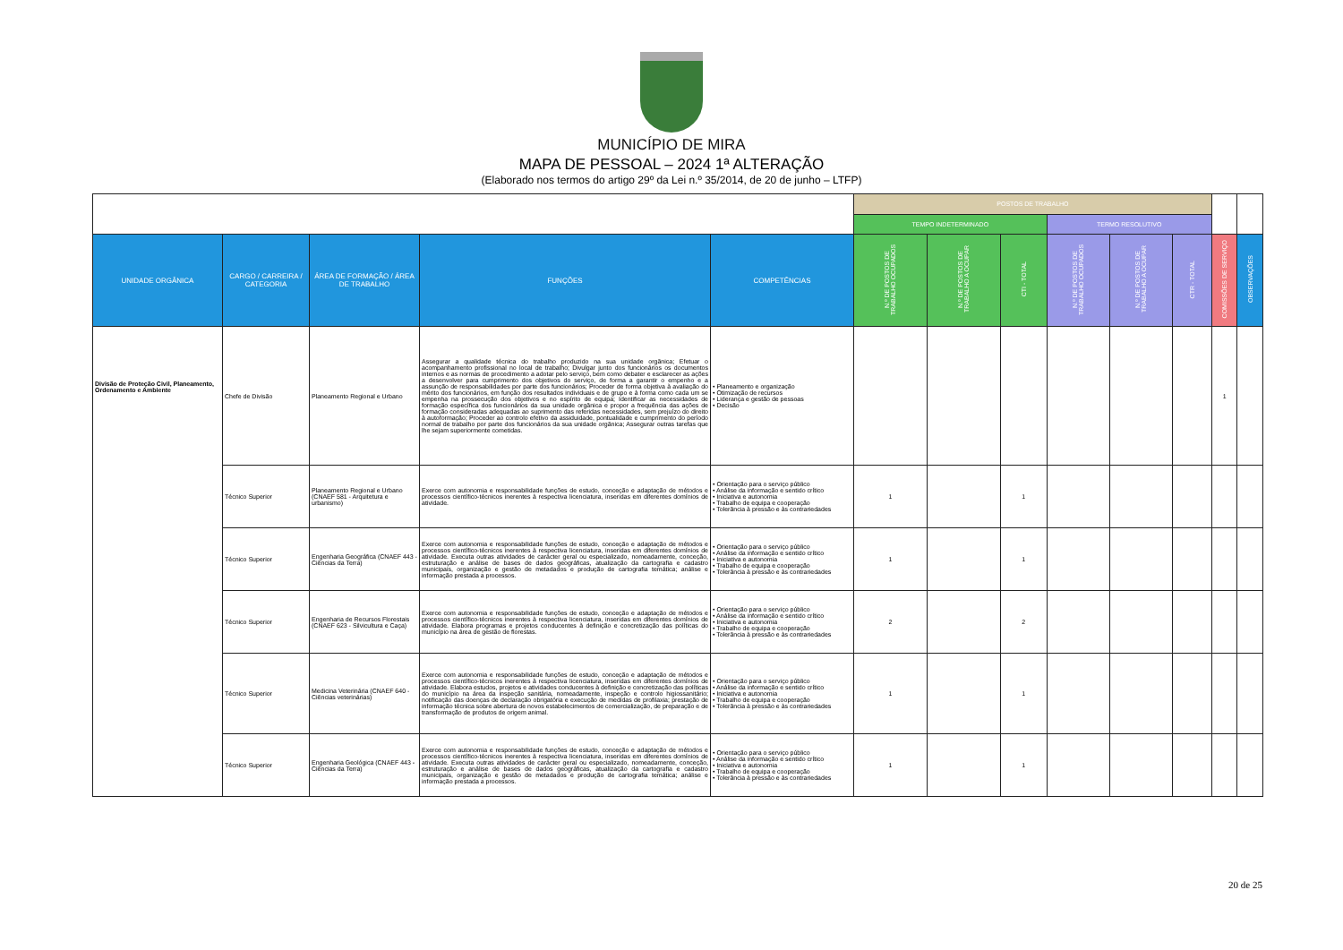MUNICÍPIO DE MIRA
MAPA DE PESSOAL – 2024 1ª ALTERAÇÃO
(Elaborado nos termos do artigo 29º da Lei n.º 35/2014, de 20 de junho – LTFP)
| | | | | | POSTOS DE TRABALHO | | | | | | | |
| | | | | | TEMPO INDETERMINADO | | | TERMO RESOLUTIVO | | | | |
| UNIDADE ORGÂNICA | CARGO / CARREIRA / CATEGORIA | ÁREA DE FORMAÇÃO / ÁREA DE TRABALHO | FUNÇÕES | COMPETÊNCIAS | N.º DE POSTOS DE TRABALHO OCUPADOS | N.º DE POSTOS DE TRABALHO A OCUPAR | CTI - TOTAL | N.º DE POSTOS DE TRABALHO OCUPADOS | N.º DE POSTOS DE TRABALHO A OCUPAR | CTR - TOTAL | COMISSÕES DE SERVIÇO | OBSERVAÇÕES |
| Divisão de Proteção Civil, Planeamento, Ordenamento e Ambiente | Chefe de Divisão | Planeamento Regional e Urbano | Assegurar a qualidade técnica do trabalho produzido na sua unidade orgânica; Efetuar o acompanhamento profissional no local de trabalho; Divulgar junto dos funcionários os documentos internos e as normas de procedimento a adotar pelo serviço, bem como debater e esclarecer as ações a desenvolver para cumprimento dos objetivos do serviço, de forma a garantir o empenho e a assunção de responsabilidades por parte dos funcionários; Proceder de forma objetiva à avaliação do mérito dos funcionários, em função dos resultados individuais e de grupo e à forma como cada um se empenha na prossecução dos objetivos e no espírito de equipa; Identificar as necessidades de formação específica dos funcionários da sua unidade orgânica e propor a frequência das ações de formação consideradas adequadas ao suprimento das referidas necessidades, sem prejuízo do direito à autoformação; Proceder ao controlo efetivo da assiduidade, pontualidade e cumprimento do período normal de trabalho por parte dos funcionários da sua unidade orgânica; Assegurar outras tarefas que lhe sejam superiormente cometidas. | • Planeamento e organização • Otimização de recursos • Liderança e gestão de pessoas • Decisão | | | | | | | 1 | |
| | Técnico Superior | Planeamento Regional e Urbano (CNAEF 581 - Arquitetura e urbanismo) | Exerce com autonomia e responsabilidade funções de estudo, conceção e adaptação de métodos e processos científico-técnicos inerentes à respectiva licenciatura, inseridas em diferentes domínios de atividade. | • Orientação para o serviço público • Análise da informação e sentido crítico • Iniciativa e autonomia • Trabalho de equipa e cooperação • Tolerância à pressão e às contrariedades | 1 | | 1 | | | | | |
| | Técnico Superior | Engenharia Geográfica (CNAEF 443 - Ciências da Terra) | Exerce com autonomia e responsabilidade funções de estudo, conceção e adaptação de métodos e processos científico-técnicos inerentes à respectiva licenciatura, inseridas em diferentes domínios de atividade. Executa outras atividades de carácter geral ou especializado, nomeadamente, conceção, estruturação e análise de bases de dados geográficas, atualização da cartografia e cadastro municipais, organização e gestão de metadados e produção de cartografia temática; análise e informação prestada a processos. | • Orientação para o serviço público • Análise da informação e sentido crítico • Iniciativa e autonomia • Trabalho de equipa e cooperação • Tolerância à pressão e às contrariedades | 1 | | 1 | | | | | |
| | Técnico Superior | Engenharia de Recursos Florestais (CNAEF 623 - Silvicultura e Caça) | Exerce com autonomia e responsabilidade funções de estudo, conceção e adaptação de métodos e processos científico-técnicos inerentes à respectiva licenciatura, inseridas em diferentes domínios de atividade. Elabora programas e projetos conducentes à definição e concretização das políticas do município na área de gestão de florestas. | • Orientação para o serviço público • Análise da informação e sentido crítico • Iniciativa e autonomia • Trabalho de equipa e cooperação • Tolerância à pressão e às contrariedades | 2 | | 2 | | | | | |
| | Técnico Superior | Medicina Veterinária (CNAEF 640 - Ciências veterinárias) | Exerce com autonomia e responsabilidade funções de estudo, conceção e adaptação de métodos e processos científico-técnicos inerentes à respectiva licenciatura, inseridas em diferentes domínios de atividade. Elabora estudos, projetos e atividades conducentes à definição e concretização das políticas do município na área da inspeção sanitária, nomeadamente, inspeção e controlo higiossanitário; notificação das doenças de declaração obrigatória e execução de medidas de profilaxia; prestação de informação técnica sobre abertura de novos estabelecimentos de comercialização, de preparação e de transformação de produtos de origem animal. | • Orientação para o serviço público • Análise da informação e sentido crítico • Iniciativa e autonomia • Trabalho de equipa e cooperação • Tolerância à pressão e às contrariedades | 1 | | 1 | | | | | |
| | Técnico Superior | Engenharia Geológica (CNAEF 443 - Ciências da Terra) | Exerce com autonomia e responsabilidade funções de estudo, conceção e adaptação de métodos e processos científico-técnicos inerentes à respectiva licenciatura, inseridas em diferentes domínios de atividade. Executa outras atividades de carácter geral ou especializado, nomeadamente, conceção, estruturação e análise de bases de dados geográficas, atualização da cartografia e cadastro municipais, organização e gestão de metadados e produção de cartografia temática; análise e informação prestada a processos. | • Orientação para o serviço público • Análise da informação e sentido crítico • Iniciativa e autonomia • Trabalho de equipa e cooperação • Tolerância à pressão e às contrariedades | 1 | | 1 | | | | | |
20 de 25